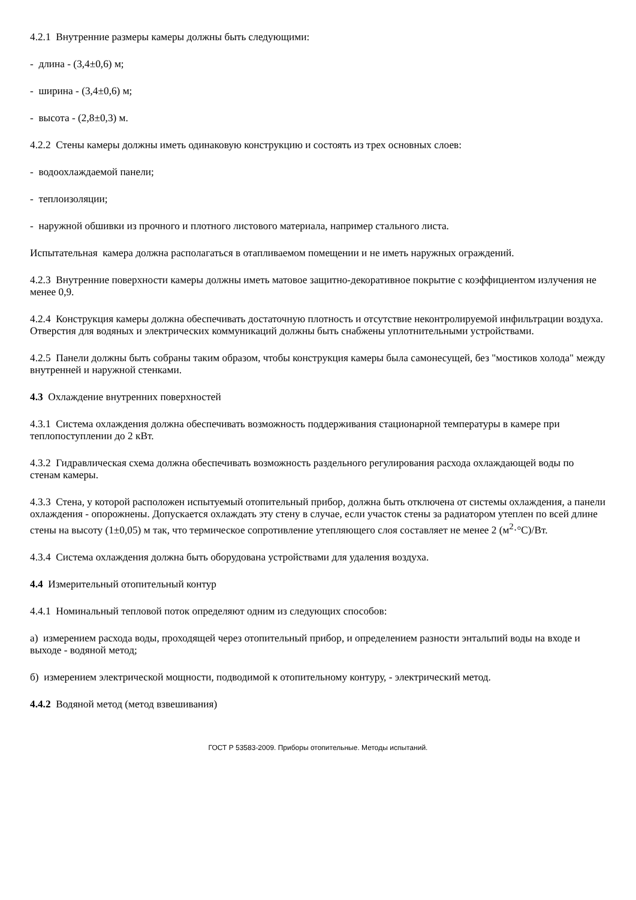4.2.1 Внутренние размеры камеры должны быть следующими:
- длина - (3,4±0,6) м;
- ширина - (3,4±0,6) м;
- высота - (2,8±0,3) м.
4.2.2 Стены камеры должны иметь одинаковую конструкцию и состоять из трех основных слоев:
- водоохлаждаемой панели;
- теплоизоляции;
- наружной обшивки из прочного и плотного листового материала, например стального листа.
Испытательная камера должна располагаться в отапливаемом помещении и не иметь наружных ограждений.
4.2.3 Внутренние поверхности камеры должны иметь матовое защитно-декоративное покрытие с коэффициентом излучения не менее 0,9.
4.2.4 Конструкция камеры должна обеспечивать достаточную плотность и отсутствие неконтролируемой инфильтрации воздуха. Отверстия для водяных и электрических коммуникаций должны быть снабжены уплотнительными устройствами.
4.2.5 Панели должны быть собраны таким образом, чтобы конструкция камеры была самонесущей, без "мостиков холода" между внутренней и наружной стенками.
4.3 Охлаждение внутренних поверхностей
4.3.1 Система охлаждения должна обеспечивать возможность поддерживания стационарной температуры в камере при теплопоступлении до 2 кВт.
4.3.2 Гидравлическая схема должна обеспечивать возможность раздельного регулирования расхода охлаждающей воды по стенам камеры.
4.3.3 Стена, у которой расположен испытуемый отопительный прибор, должна быть отключена от системы охлаждения, а панели охлаждения - опорожнены. Допускается охлаждать эту стену в случае, если участок стены за радиатором утеплен по всей длине стены на высоту (1±0,05) м так, что термическое сопротивление утепляющего слоя составляет не менее 2 (м<sup>2</sup>·°С)/Вт.
4.3.4 Система охлаждения должна быть оборудована устройствами для удаления воздуха.
4.4 Измерительный отопительный контур
4.4.1 Номинальный тепловой поток определяют одним из следующих способов:
а) измерением расхода воды, проходящей через отопительный прибор, и определением разности энтальпий воды на входе и выходе - водяной метод;
б) измерением электрической мощности, подводимой к отопительному контуру, - электрический метод.
4.4.2 Водяной метод (метод взвешивания)
ГОСТ Р 53583-2009. Приборы отопительные. Методы испытаний.